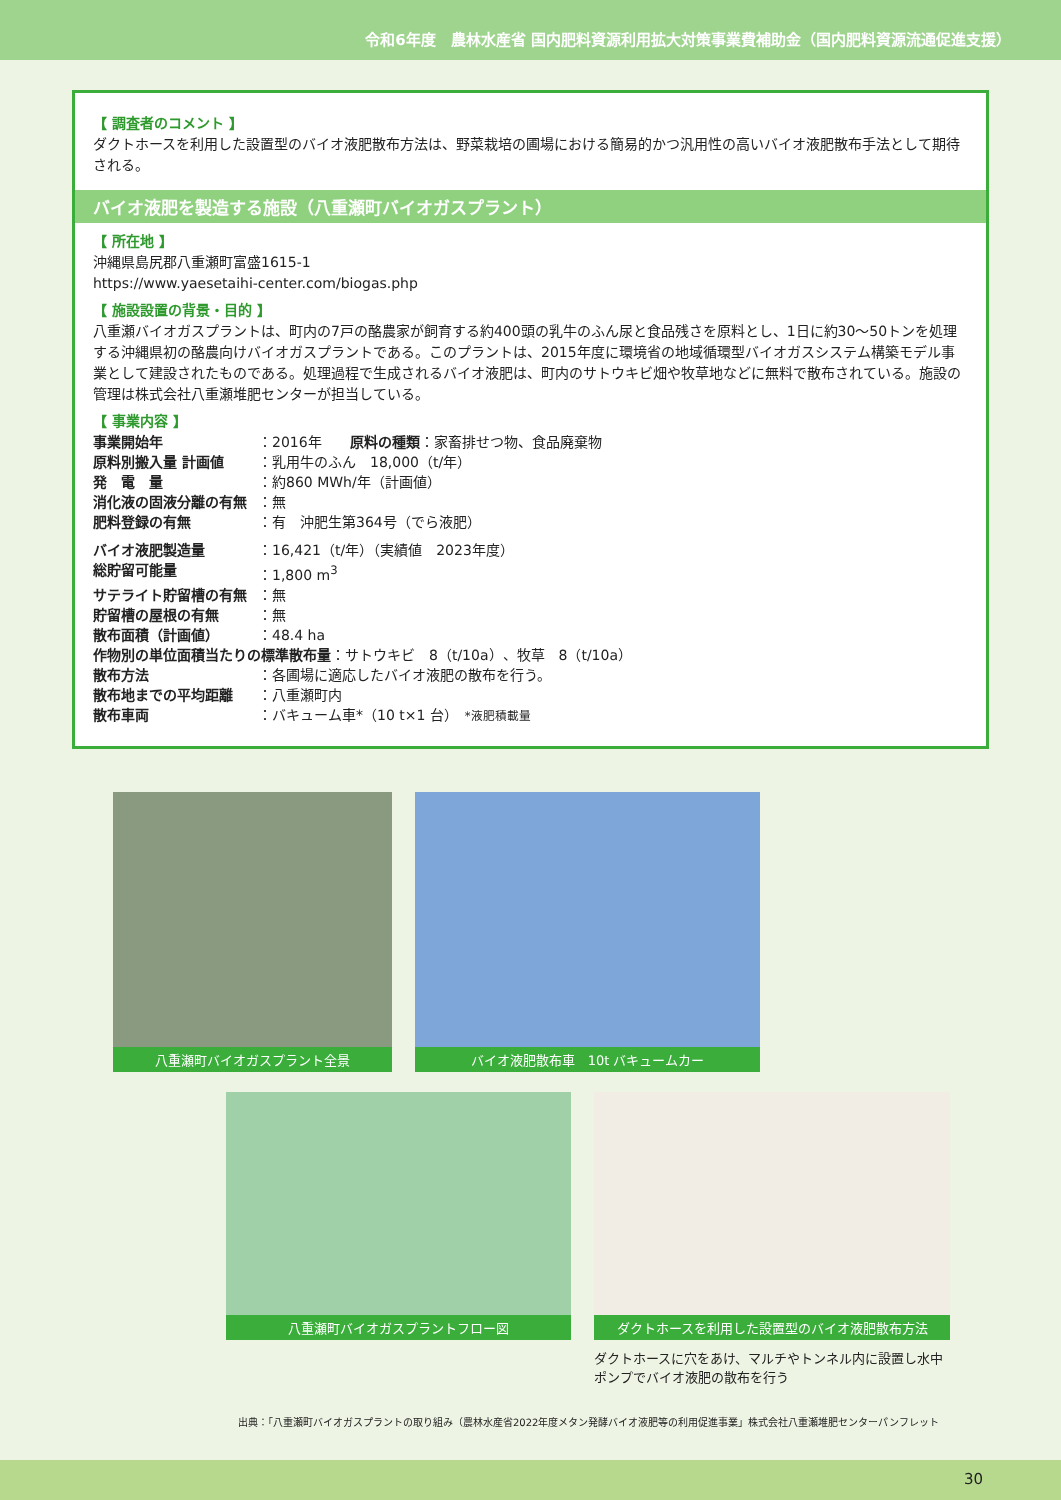令和6年度　農林水産省 国内肥料資源利用拡大対策事業費補助金（国内肥料資源流通促進支援）
【 調査者のコメント 】
ダクトホースを利用した設置型のバイオ液肥散布方法は、野菜栽培の圃場における簡易的かつ汎用性の高いバイオ液肥散布手法として期待される。
バイオ液肥を製造する施設（八重瀬町バイオガスプラント）
【 所在地 】
沖縄県島尻郡八重瀬町富盛1615-1
https://www.yaesetaihi-center.com/biogas.php
【 施設設置の背景・目的 】
八重瀬バイオガスプラントは、町内の7戸の酪農家が飼育する約400頭の乳牛のふん尿と食品残さを原料とし、1日に約30～50トンを処理する沖縄県初の酪農向けバイオガスプラントである。このプラントは、2015年度に環境省の地域循環型バイオガスシステム構築モデル事業として建設されたものである。処理過程で生成されるバイオ液肥は、町内のサトウキビ畑や牧草地などに無料で散布されている。施設の管理は株式会社八重瀬堆肥センターが担当している。
【 事業内容 】
| 事業開始年 | ：2016年 原料の種類 ：家畜排せつ物、食品廃棄物 |
| 原料別搬入量 計画値 | ：乳用牛のふん 18,000（t/年） |
| 発 電 量 | ：約860 MWh/年（計画値） |
| 消化液の固液分離の有無 | ：無 |
| 肥料登録の有無 | ：有 沖肥生第364号（でら液肥） |
| バイオ液肥製造量 | ：16,421（t/年）（実績値 2023年度） |
| 総貯留可能量 | ：1,800 m<sup>3</sup> |
| サテライト貯留槽の有無 | ：無 |
| 貯留槽の屋根の有無 | ：無 |
| 散布面積（計画値） | ：48.4 ha |
| 作物別の単位面積当たりの標準散布量 ：サトウキビ 8（t/10a）、牧草 8（t/10a） | |
| 散布方法 | ：各圃場に適応したバイオ液肥の散布を行う。 |
| 散布地までの平均距離 | ：八重瀬町内 |
| 散布車両 | ：バキューム車*（10 t×1 台） *液肥積載量 |
八重瀬町バイオガスプラント全景 バイオ液肥散布車　10t バキュームカー
八重瀬町バイオガスプラントフロー図
ダクトホースを利用した設置型のバイオ液肥散布方法
ダクトホースに穴をあけ、マルチやトンネル内に設置し水中ポンプでバイオ液肥の散布を行う
出典：「八重瀬町バイオガスプラントの取り組み（農林水産省2022年度メタン発酵バイオ液肥等の利用促進事業」株式会社八重瀬堆肥センターパンフレット
30